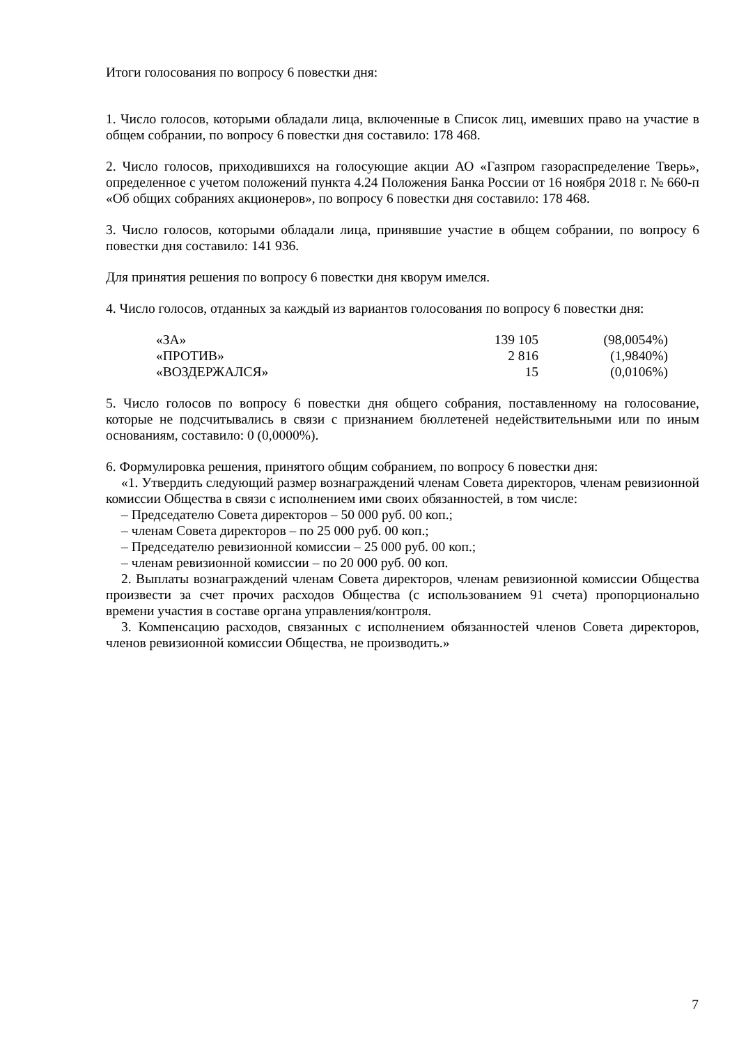Итоги голосования по вопросу 6 повестки дня:
1. Число голосов, которыми обладали лица, включенные в Список лиц, имевших право на участие в общем собрании, по вопросу 6 повестки дня составило: 178 468.
2. Число голосов, приходившихся на голосующие акции АО «Газпром газораспределение Тверь», определенное с учетом положений пункта 4.24 Положения Банка России от 16 ноября 2018 г. № 660-п «Об общих собраниях акционеров», по вопросу 6 повестки дня составило: 178 468.
3. Число голосов, которыми обладали лица, принявшие участие в общем собрании, по вопросу 6 повестки дня составило: 141 936.
Для принятия решения по вопросу 6 повестки дня кворум имелся.
4. Число голосов, отданных за каждый из вариантов голосования по вопросу 6 повестки дня:
| «ЗА» | 139 105 | (98,0054%) |
| «ПРОТИВ» | 2 816 | (1,9840%) |
| «ВОЗДЕРЖАЛСЯ» | 15 | (0,0106%) |
5. Число голосов по вопросу 6 повестки дня общего собрания, поставленному на голосование, которые не подсчитывались в связи с признанием бюллетеней недействительными или по иным основаниям, составило: 0 (0,0000%).
6. Формулировка решения, принятого общим собранием, по вопросу 6 повестки дня:
«1. Утвердить следующий размер вознаграждений членам Совета директоров, членам ревизионной комиссии Общества в связи с исполнением ими своих обязанностей, в том числе:
– Председателю Совета директоров – 50 000 руб. 00 коп.;
– членам Совета директоров – по 25 000 руб. 00 коп.;
– Председателю ревизионной комиссии – 25 000 руб. 00 коп.;
– членам ревизионной комиссии – по 20 000 руб. 00 коп.
2. Выплаты вознаграждений членам Совета директоров, членам ревизионной комиссии Общества произвести за счет прочих расходов Общества (с использованием 91 счета) пропорционально времени участия в составе органа управления/контроля.
3. Компенсацию расходов, связанных с исполнением обязанностей членов Совета директоров, членов ревизионной комиссии Общества, не производить.»
7